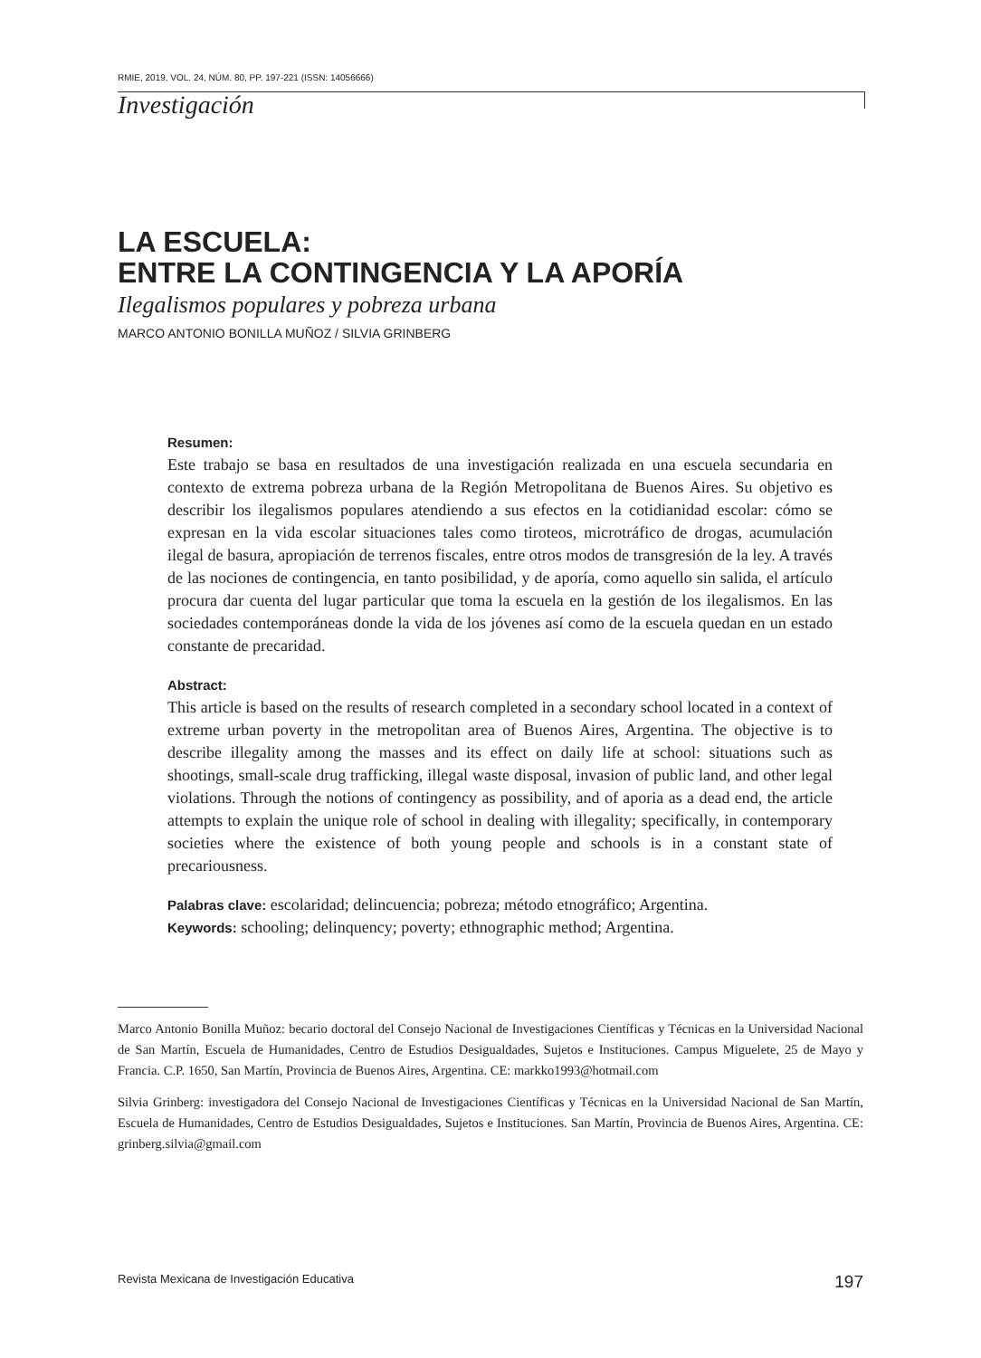RMIE, 2019, VOL. 24, NÚM. 80, PP. 197-221 (ISSN: 14056666)
Investigación
LA ESCUELA:
ENTRE LA CONTINGENCIA Y LA APORÍA
Ilegalismos populares y pobreza urbana
MARCO ANTONIO BONILLA MUÑOZ / SILVIA GRINBERG
Resumen:
Este trabajo se basa en resultados de una investigación realizada en una escuela secundaria en contexto de extrema pobreza urbana de la Región Metropolitana de Buenos Aires. Su objetivo es describir los ilegalismos populares atendiendo a sus efectos en la cotidianidad escolar: cómo se expresan en la vida escolar situaciones tales como tiroteos, microtráfico de drogas, acumulación ilegal de basura, apropiación de terrenos fiscales, entre otros modos de transgresión de la ley. A través de las nociones de contingencia, en tanto posibilidad, y de aporía, como aquello sin salida, el artículo procura dar cuenta del lugar particular que toma la escuela en la gestión de los ilegalismos. En las sociedades contemporáneas donde la vida de los jóvenes así como de la escuela quedan en un estado constante de precaridad.
Abstract:
This article is based on the results of research completed in a secondary school located in a context of extreme urban poverty in the metropolitan area of Buenos Aires, Argentina. The objective is to describe illegality among the masses and its effect on daily life at school: situations such as shootings, small-scale drug trafficking, illegal waste disposal, invasion of public land, and other legal violations. Through the notions of contingency as possibility, and of aporia as a dead end, the article attempts to explain the unique role of school in dealing with illegality; specifically, in contemporary societies where the existence of both young people and schools is in a constant state of precariousness.
Palabras clave: escolaridad; delincuencia; pobreza; método etnográfico; Argentina.
Keywords: schooling; delinquency; poverty; ethnographic method; Argentina.
Marco Antonio Bonilla Muñoz: becario doctoral del Consejo Nacional de Investigaciones Científicas y Técnicas en la Universidad Nacional de San Martín, Escuela de Humanidades, Centro de Estudios Desigualdades, Sujetos e Instituciones. Campus Miguelete, 25 de Mayo y Francia. C.P. 1650, San Martín, Provincia de Buenos Aires, Argentina. CE: markko1993@hotmail.com
Silvia Grinberg: investigadora del Consejo Nacional de Investigaciones Científicas y Técnicas en la Universidad Nacional de San Martín, Escuela de Humanidades, Centro de Estudios Desigualdades, Sujetos e Instituciones. San Martín, Provincia de Buenos Aires, Argentina. CE: grinberg.silvia@gmail.com
Revista Mexicana de Investigación Educativa 197